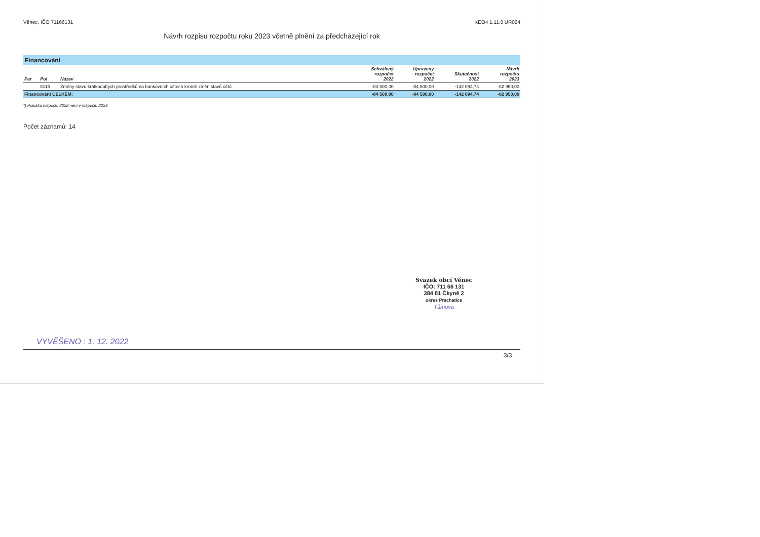Věnec, IČO 71166131 KEO4 1.11.0 UR024
Návrh rozpisu rozpočtu roku 2023 včetně plnění za předcházející rok
| Financování | | | | | | |
| Par | Pol | Název | Schválený rozpočet 2022 | Upravený rozpočet 2022 | Skutečnost 2022 | Návrh rozpočtu 2023 |
| | 8115 | Změny stavu krátkodobých prostředků na bankovních účtech kromě změn stavů účtů | -84 500,00 | -84 500,00 | -142 094,74 | -82 950,00 |
| Financování CELKEM: | | | -84 500,00 | -84 500,00 | -142 094,74 | -82 950,00 |
*) Položka rozpočtu 2022 není v rozpočtu 2023
Počet záznamů: 14
Svazek obcí Věnec
IČO: 711 66 131
384 81 Čkyně 2
okres Prachatice
Tůmová
VYVĚŠENO : 1. 12. 2022
3/3